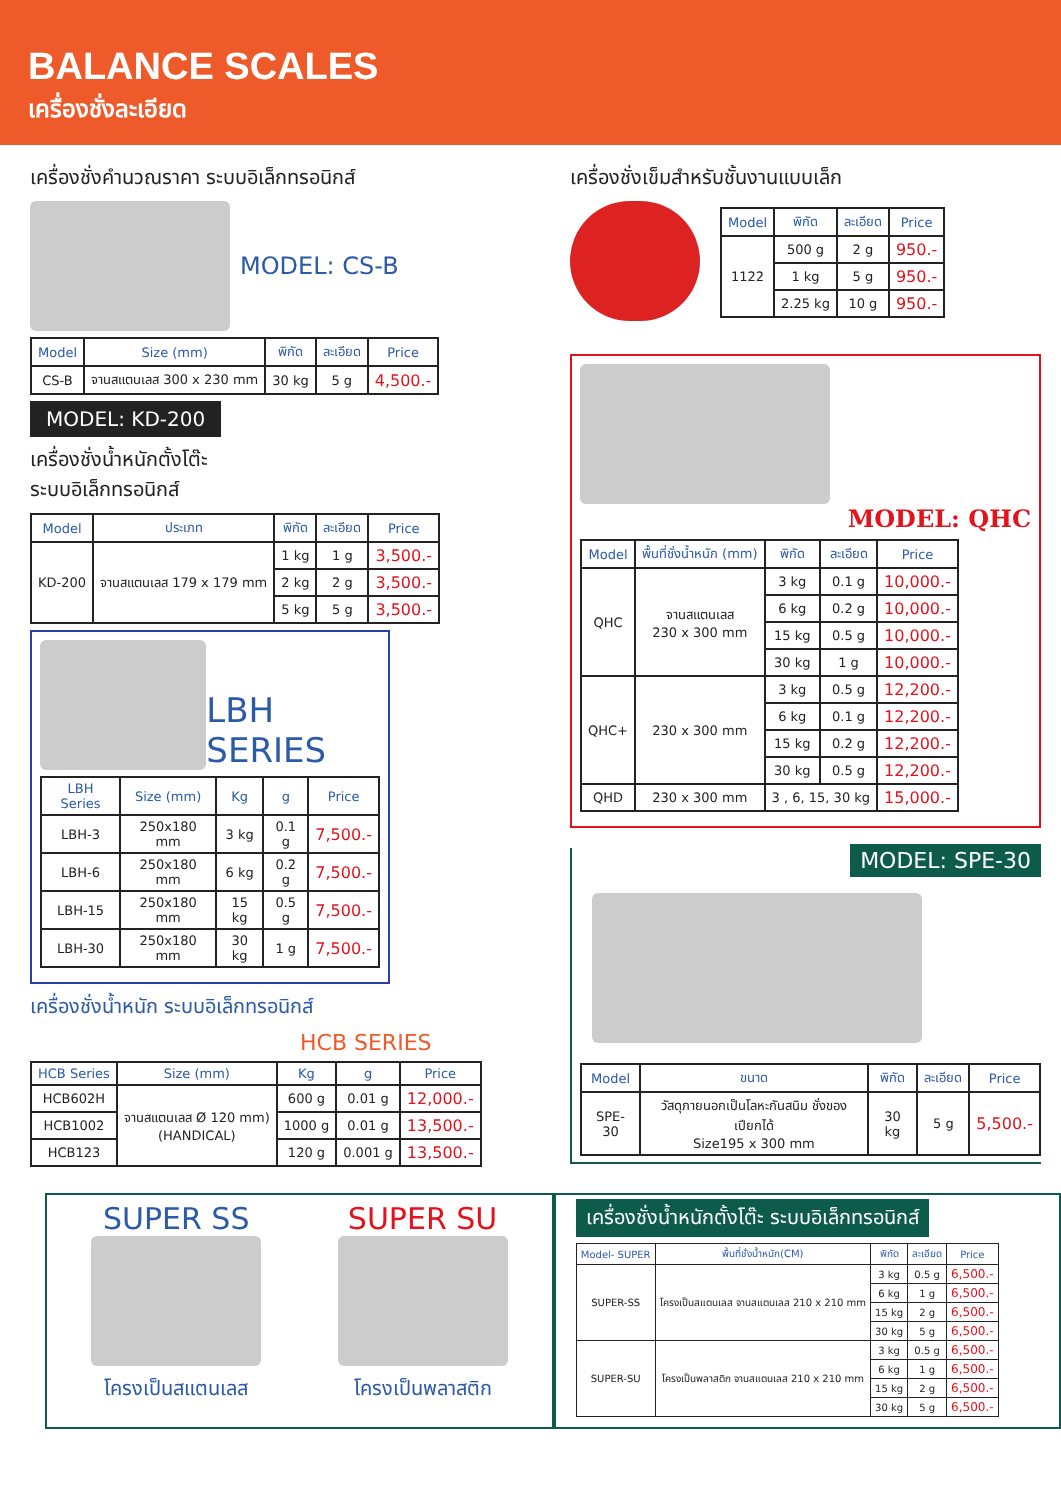BALANCE SCALES
เครื่องชั่งละเอียด
เครื่องชั่งคำนวณราคา ระบบอิเล็กทรอนิกส์
MODEL: CS-B
| Model | Size (mm) | พิกัด | ละเอียด | Price |
| --- | --- | --- | --- | --- |
| CS-B | จานสแตนเลส 300 x 230 mm | 30 kg | 5 g | 4,500.- |
MODEL: KD-200
เครื่องชั่งน้ำหนักตั้งโต๊ะ
ระบบอิเล็กทรอนิกส์
| Model | ประเภท | พิกัด | ละเอียด | Price |
| --- | --- | --- | --- | --- |
| KD-200 | จานสแตนเลส 179 x 179 mm | 1 kg | 1 g | 3,500.- |
| | | 2 kg | 2 g | 3,500.- |
| | | 5 kg | 5 g | 3,500.- |
LBH SERIES
| LBH Series | Size (mm) | Kg | g | Price |
| --- | --- | --- | --- | --- |
| LBH-3 | 250x180 mm | 3 kg | 0.1 g | 7,500.- |
| LBH-6 | 250x180 mm | 6 kg | 0.2 g | 7,500.- |
| LBH-15 | 250x180 mm | 15 kg | 0.5 g | 7,500.- |
| LBH-30 | 250x180 mm | 30 kg | 1 g | 7,500.- |
เครื่องชั่งน้ำหนัก ระบบอิเล็กทรอนิกส์
HCB SERIES
| HCB Series | Size (mm) | Kg | g | Price |
| --- | --- | --- | --- | --- |
| HCB602H | จานสแตนเลส Ø 120 mm) (HANDICAL) | 600 g | 0.01 g | 12,000.- |
| HCB1002 | | 1000 g | 0.01 g | 13,500.- |
| HCB123 | | 120 g | 0.001 g | 13,500.- |
เครื่องชั่งเข็มสำหรับชั้นงานแบบเล็ก
| Model | พิกัด | ละเอียด | Price |
| --- | --- | --- | --- |
| 1122 | 500 g | 2 g | 950.- |
| | 1 kg | 5 g | 950.- |
| | 2.25 kg | 10 g | 950.- |
MODEL: QHC
| Model | พื้นที่ชั่งน้ำหนัก (mm) | พิกัด | ละเอียด | Price |
| --- | --- | --- | --- | --- |
| QHC | จานสแตนเลส 230 x 300 mm | 3 kg | 0.1 g | 10,000.- |
| | | 6 kg | 0.2 g | 10,000.- |
| | | 15 kg | 0.5 g | 10,000.- |
| | | 30 kg | 1 g | 10,000.- |
| QHC+ | 230 x 300 mm | 3 kg | 0.5 g | 12,200.- |
| | | 6 kg | 0.1 g | 12,200.- |
| | | 15 kg | 0.2 g | 12,200.- |
| | | 30 kg | 0.5 g | 12,200.- |
| QHD | 230 x 300 mm | 3 , 6, 15, 30 kg | | 15,000.- |
MODEL: SPE-30
| Model | ขนาด | พิกัด | ละเอียด | Price |
| --- | --- | --- | --- | --- |
| SPE-30 | วัสดุภายนอกเป็นโลหะกันสนิม ชั่งของเปียกได้ Size195 x 300 mm | 30 kg | 5 g | 5,500.- |
SUPER SS
โครงเป็นสแตนเลส
SUPER SU
โครงเป็นพลาสติก
เครื่องชั่งน้ำหนักตั้งโต๊ะ ระบบอิเล็กทรอนิกส์
| Model- SUPER | พื้นที่ชั่งน้ำหนัก(CM) | พิกัด | ละเอียด | Price |
| --- | --- | --- | --- | --- |
| SUPER-SS | โครงเป็นสแตนเลส จานสแตนเลส 210 x 210 mm | 3 kg | 0.5 g | 6,500.- |
| | | 6 kg | 1 g | 6,500.- |
| | | 15 kg | 2 g | 6,500.- |
| | | 30 kg | 5 g | 6,500.- |
| SUPER-SU | โครงเป็นพลาสติก จานสแตนเลส 210 x 210 mm | 3 kg | 0.5 g | 6,500.- |
| | | 6 kg | 1 g | 6,500.- |
| | | 15 kg | 2 g | 6,500.- |
| | | 30 kg | 5 g | 6,500.- |